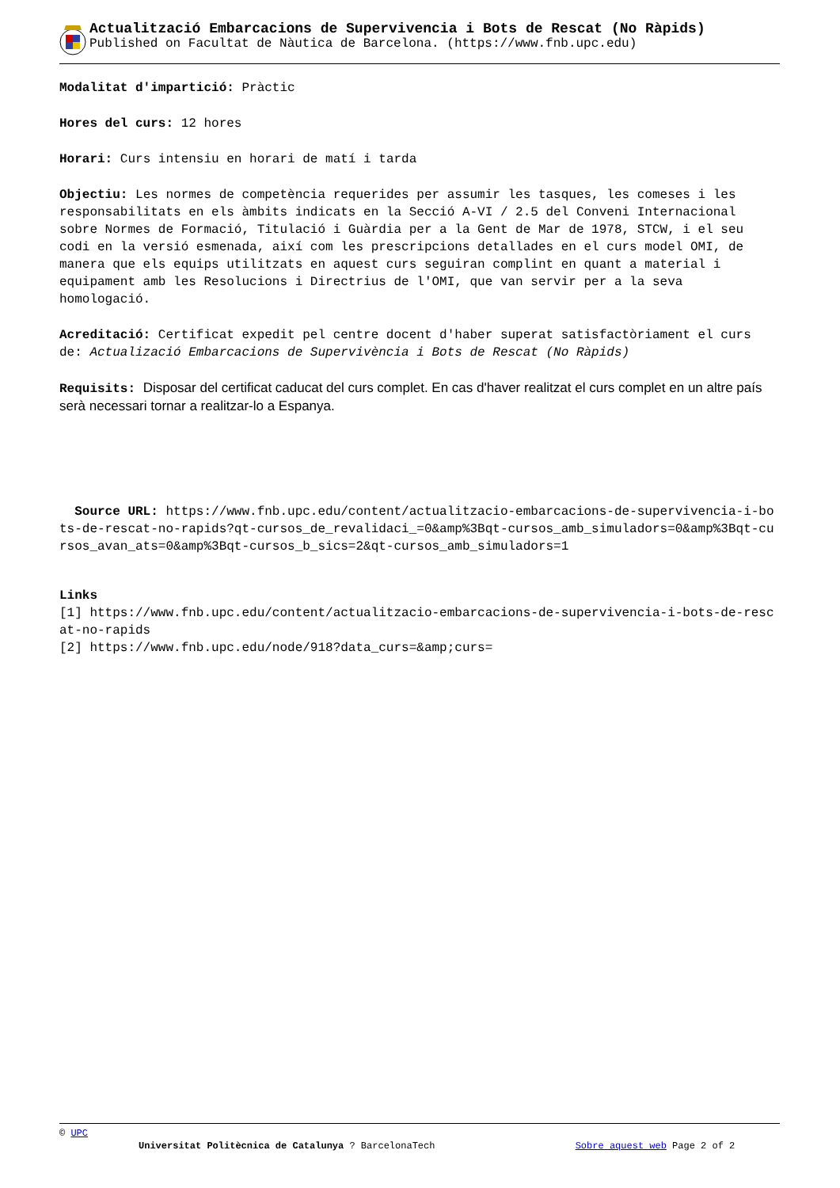Actualització Embarcacions de Supervivencia i Bots de Rescat (No Ràpids)
Published on Facultat de Nàutica de Barcelona. (https://www.fnb.upc.edu)
Modalitat d'impartició: Pràctic
Hores del curs: 12 hores
Horari: Curs intensiu en horari de matí i tarda
Objectiu: Les normes de competència requerides per assumir les tasques, les comeses i les responsabilitats en els àmbits indicats en la Secció A-VI / 2.5 del Conveni Internacional sobre Normes de Formació, Titulació i Guàrdia per a la Gent de Mar de 1978, STCW, i el seu codi en la versió esmenada, així com les prescripcions detallades en el curs model OMI, de manera que els equips utilitzats en aquest curs seguiran complint en quant a material i equipament amb les Resolucions i Directrius de l'OMI, que van servir per a la seva homologació.
Acreditació: Certificat expedit pel centre docent d'haber superat satisfactòriament el curs de: Actualizació Embarcacions de Supervivència i Bots de Rescat (No Ràpids)
Requisits: Disposar del certificat caducat del curs complet. En cas d'haver realitzat el curs complet en un altre país serà necessari tornar a realitzar-lo a Espanya.
Source URL: https://www.fnb.upc.edu/content/actualitzacio-embarcacions-de-supervivencia-i-bots-de-rescat-no-rapids?qt-cursos_de_revalidaci_=0&amp%3Bqt-cursos_amb_simuladors=0&amp%3Bqt-cursos_avan_ats=0&amp%3Bqt-cursos_b_sics=2&qt-cursos_amb_simuladors=1
Links
[1] https://www.fnb.upc.edu/content/actualitzacio-embarcacions-de-supervivencia-i-bots-de-rescat-no-rapids
[2] https://www.fnb.upc.edu/node/918?data_curs=&amp;curs=
© UPC
Universitat Politècnica de Catalunya ? BarcelonaTech Sobre aquest web Page 2 of 2